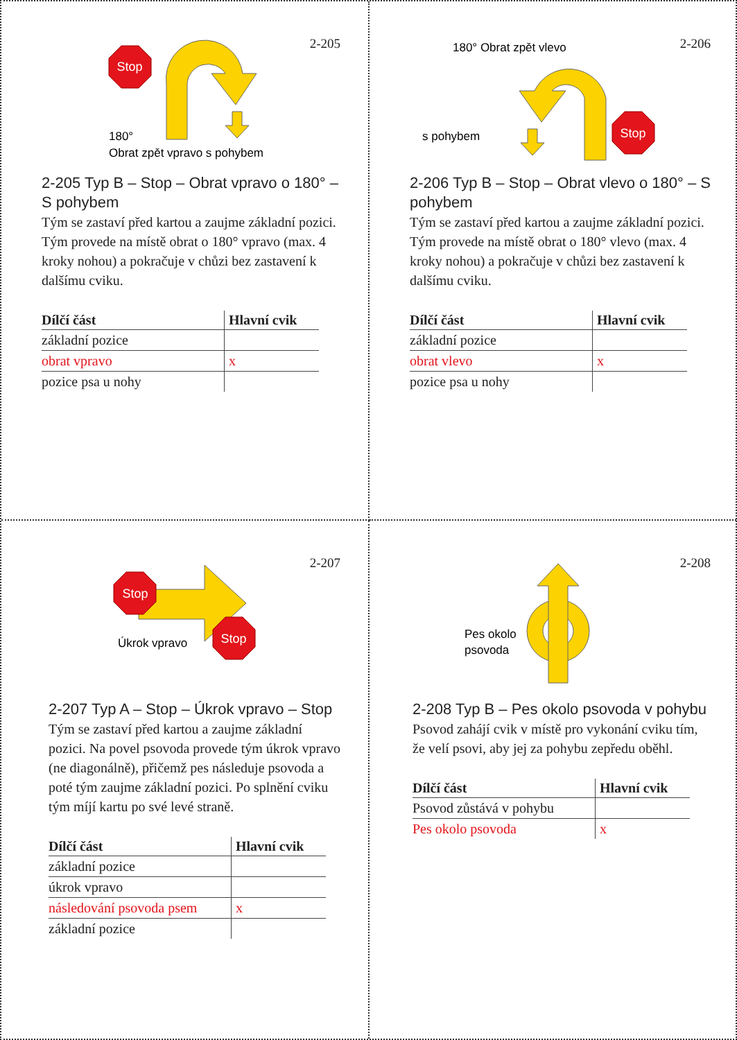2-205
Stop
180°
Obrat zpět vpravo s pohybem
2-205 Typ B – Stop – Obrat vpravo o 180° – S pohybem
Tým se zastaví před kartou a zaujme základní pozici. Tým provede na místě obrat o 180° vpravo (max. 4 kroky nohou) a pokračuje v chůzi bez zastavení k dalšímu cviku.
| Dílčí část | Hlavní cvik |
| --- | --- |
| základní pozice | |
| obrat vpravo | x |
| pozice psa u nohy | |
2-206
180° Obrat zpět vlevo
Stop
s pohybem
2-206 Typ B – Stop – Obrat vlevo o 180° – S pohybem
Tým se zastaví před kartou a zaujme základní pozici. Tým provede na místě obrat o 180° vlevo (max. 4 kroky nohou) a pokračuje v chůzi bez zastavení k dalšímu cviku.
| Dílčí část | Hlavní cvik |
| --- | --- |
| základní pozice | |
| obrat vlevo | x |
| pozice psa u nohy | |
2-207
Stop
Stop
Úkrok vpravo
2-207 Typ A – Stop – Úkrok vpravo – Stop
Tým se zastaví před kartou a zaujme základní pozici. Na povel psovoda provede tým úkrok vpravo (ne diagonálně), přičemž pes následuje psovoda a poté tým zaujme základní pozici. Po splnění cviku tým míjí kartu po své levé straně.
| Dílčí část | Hlavní cvik |
| --- | --- |
| základní pozice | |
| úkrok vpravo | |
| následování psovoda psem | x |
| základní pozice | |
2-208
Pes okolo
psovoda
2-208 Typ B – Pes okolo psovoda v pohybu
Psovod zahájí cvik v místě pro vykonání cviku tím, že velí psovi, aby jej za pohybu zepředu oběhl.
| Dílčí část | Hlavní cvik |
| --- | --- |
| Psovod zůstává v pohybu | |
| Pes okolo psovoda | x |